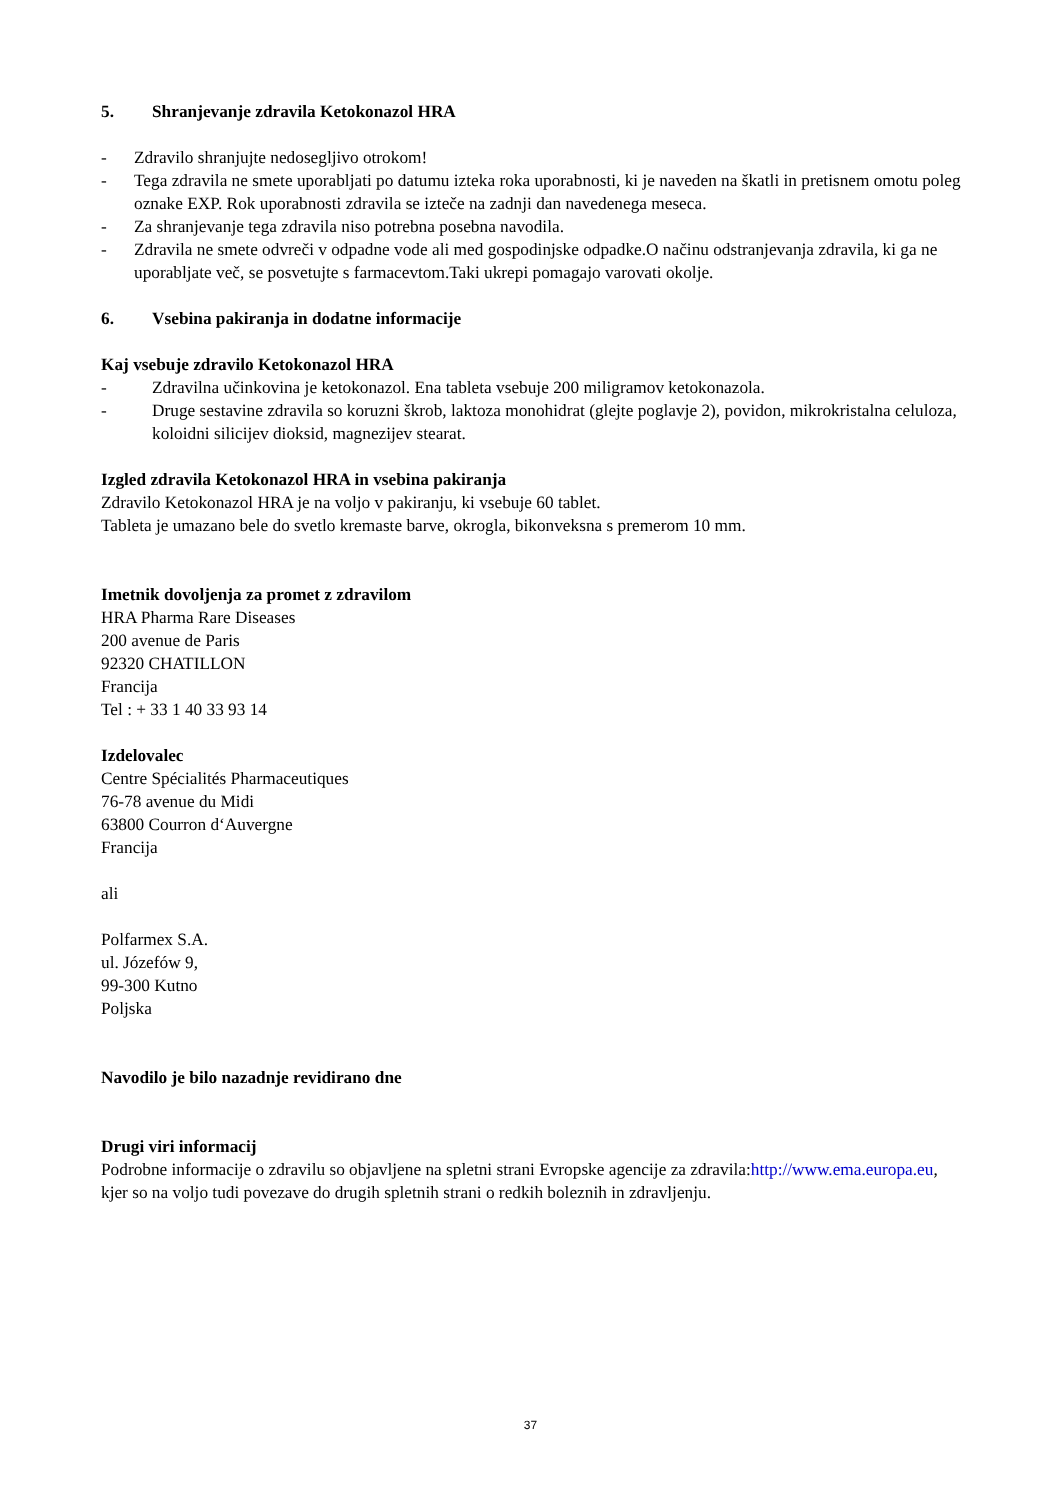5. Shranjevanje zdravila Ketokonazol HRA
- Zdravilo shranjujte nedosegljivo otrokom!
- Tega zdravila ne smete uporabljati po datumu izteka roka uporabnosti, ki je naveden na škatli in pretisnem omotu poleg oznake EXP. Rok uporabnosti zdravila se izteče na zadnji dan navedenega meseca.
- Za shranjevanje tega zdravila niso potrebna posebna navodila.
- Zdravila ne smete odvreči v odpadne vode ali med gospodinjske odpadke.O načinu odstranjevanja zdravila, ki ga ne uporabljate več, se posvetujte s farmacevtom.Taki ukrepi pomagajo varovati okolje.
6. Vsebina pakiranja in dodatne informacije
Kaj vsebuje zdravilo Ketokonazol HRA
- Zdravilna učinkovina je ketokonazol. Ena tableta vsebuje 200 miligramov ketokonazola.
- Druge sestavine zdravila so koruzni škrob, laktoza monohidrat (glejte poglavje 2), povidon, mikrokristalna celuloza, koloidni silicijev dioksid, magnezijev stearat.
Izgled zdravila Ketokonazol HRA in vsebina pakiranja
Zdravilo Ketokonazol HRA je na voljo v pakiranju, ki vsebuje 60 tablet.
Tableta je umazano bele do svetlo kremaste barve, okrogla, bikonveksna s premerom 10 mm.
Imetnik dovoljenja za promet z zdravilom
HRA Pharma Rare Diseases
200 avenue de Paris
92320 CHATILLON
Francija
Tel : + 33 1 40 33 93 14
Izdelovalec
Centre Spécialités Pharmaceutiques
76-78 avenue du Midi
63800 Courron d‘Auvergne
Francija
ali
Polfarmex S.A.
ul. Józefów 9,
99-300 Kutno
Poljska
Navodilo je bilo nazadnje revidirano dne
Drugi viri informacij
Podrobne informacije o zdravilu so objavljene na spletni strani Evropske agencije za zdravila:http://www.ema.europa.eu, kjer so na voljo tudi povezave do drugih spletnih strani o redkih boleznih in zdravljenju.
37